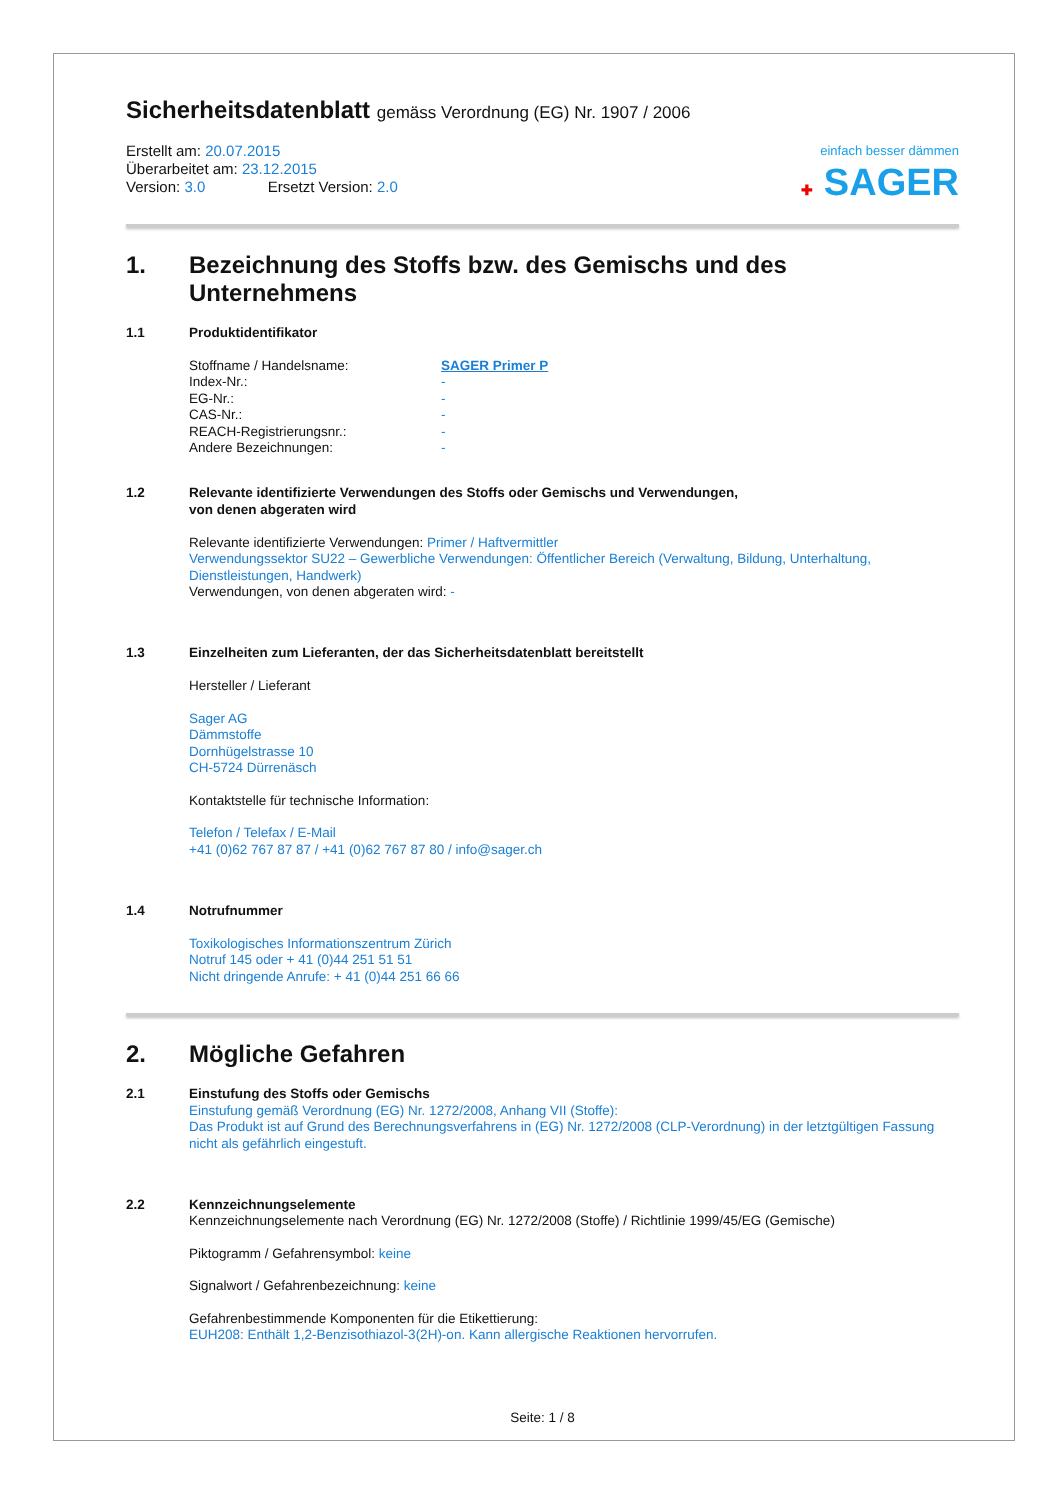Sicherheitsdatenblatt gemäss Verordnung (EG) Nr. 1907 / 2006
Erstellt am: 20.07.2015
Überarbeitet am: 23.12.2015
Version: 3.0 Ersetzt Version: 2.0
einfach besser dämmen
✚ SAGER
1. Bezeichnung des Stoffs bzw. des Gemischs und des Unternehmens
1.1 Produktidentifikator
Stoffname / Handelsname: SAGER Primer P Index-Nr.: - EG-Nr.: - CAS-Nr.: - REACH-Registrierungsnr.: - Andere Bezeichnungen: -
1.2 Relevante identifizierte Verwendungen des Stoffs oder Gemischs und Verwendungen,
von denen abgeraten wird
Relevante identifizierte Verwendungen: Primer / Haftvermittler
Verwendungssektor SU22 – Gewerbliche Verwendungen: Öffentlicher Bereich (Verwaltung, Bildung, Unterhaltung, Dienstleistungen, Handwerk)
Verwendungen, von denen abgeraten wird: -
1.3 Einzelheiten zum Lieferanten, der das Sicherheitsdatenblatt bereitstellt
Hersteller / Lieferant
Sager AG
Dämmstoffe
Dornhügelstrasse 10
CH-5724 Dürrenäsch
Kontaktstelle für technische Information:
Telefon / Telefax / E-Mail
+41 (0)62 767 87 87 / +41 (0)62 767 87 80 / info@sager.ch
1.4 Notrufnummer
Toxikologisches Informationszentrum Zürich
Notruf 145 oder + 41 (0)44 251 51 51
Nicht dringende Anrufe: + 41 (0)44 251 66 66
2. Mögliche Gefahren
2.1 Einstufung des Stoffs oder Gemischs
Einstufung gemäß Verordnung (EG) Nr. 1272/2008, Anhang VII (Stoffe):
Das Produkt ist auf Grund des Berechnungsverfahrens in (EG) Nr. 1272/2008 (CLP-Verordnung) in der letztgültigen Fassung nicht als gefährlich eingestuft.
2.2 Kennzeichnungselemente
Kennzeichnungselemente nach Verordnung (EG) Nr. 1272/2008 (Stoffe) / Richtlinie 1999/45/EG (Gemische)
Piktogramm / Gefahrensymbol: keine
Signalwort / Gefahrenbezeichnung: keine
Gefahrenbestimmende Komponenten für die Etikettierung:
EUH208: Enthält 1,2-Benzisothiazol-3(2H)-on. Kann allergische Reaktionen hervorrufen.
Seite: 1 / 8